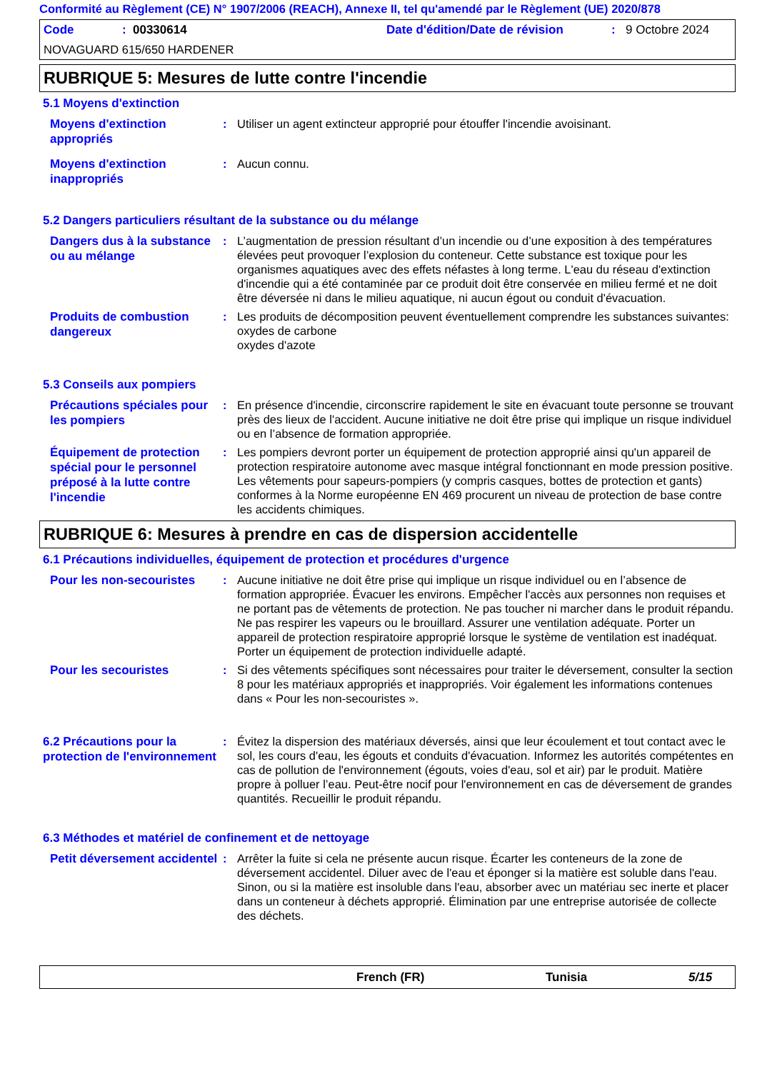Conformité au Règlement (CE) N° 1907/2006 (REACH), Annexe II, tel qu'amendé par le Règlement (UE) 2020/878
Code: 00330614 Date d'édition/Date de révision: 9 Octobre 2024
NOVAGUARD 615/650 HARDENER
RUBRIQUE 5: Mesures de lutte contre l'incendie
5.1 Moyens d'extinction
Moyens d'extinction appropriés
: Utiliser un agent extincteur approprié pour étouffer l'incendie avoisinant.
Moyens d'extinction inappropriés
: Aucun connu.
5.2 Dangers particuliers résultant de la substance ou du mélange
Dangers dus à la substance ou au mélange
: L’augmentation de pression résultant d’un incendie ou d’une exposition à des températures élevées peut provoquer l’explosion du conteneur. Cette substance est toxique pour les organismes aquatiques avec des effets néfastes à long terme. L'eau du réseau d'extinction d'incendie qui a été contaminée par ce produit doit être conservée en milieu fermé et ne doit être déversée ni dans le milieu aquatique, ni aucun égout ou conduit d'évacuation.
Produits de combustion dangereux
: Les produits de décomposition peuvent éventuellement comprendre les substances suivantes:
oxydes de carbone
oxydes d'azote
5.3 Conseils aux pompiers
Précautions spéciales pour les pompiers
: En présence d'incendie, circonscrire rapidement le site en évacuant toute personne se trouvant près des lieux de l'accident. Aucune initiative ne doit être prise qui implique un risque individuel ou en l’absence de formation appropriée.
Équipement de protection spécial pour le personnel préposé à la lutte contre l'incendie
: Les pompiers devront porter un équipement de protection approprié ainsi qu'un appareil de protection respiratoire autonome avec masque intégral fonctionnant en mode pression positive. Les vêtements pour sapeurs-pompiers (y compris casques, bottes de protection et gants) conformes à la Norme européenne EN 469 procurent un niveau de protection de base contre les accidents chimiques.
RUBRIQUE 6: Mesures à prendre en cas de dispersion accidentelle
6.1 Précautions individuelles, équipement de protection et procédures d'urgence
Pour les non-secouristes
: Aucune initiative ne doit être prise qui implique un risque individuel ou en l’absence de formation appropriée. Évacuer les environs. Empêcher l'accès aux personnes non requises et ne portant pas de vêtements de protection. Ne pas toucher ni marcher dans le produit répandu. Ne pas respirer les vapeurs ou le brouillard. Assurer une ventilation adéquate. Porter un appareil de protection respiratoire approprié lorsque le système de ventilation est inadéquat. Porter un équipement de protection individuelle adapté.
Pour les secouristes
: Si des vêtements spécifiques sont nécessaires pour traiter le déversement, consulter la section 8 pour les matériaux appropriés et inappropriés. Voir également les informations contenues dans « Pour les non-secouristes ».
6.2 Précautions pour la protection de l'environnement
: Évitez la dispersion des matériaux déversés, ainsi que leur écoulement et tout contact avec le sol, les cours d'eau, les égouts et conduits d'évacuation. Informez les autorités compétentes en cas de pollution de l'environnement (égouts, voies d'eau, sol et air) par le produit. Matière propre à polluer l’eau. Peut-être nocif pour l'environnement en cas de déversement de grandes quantités. Recueillir le produit répandu.
6.3 Méthodes et matériel de confinement et de nettoyage
Petit déversement accidentel
: Arrêter la fuite si cela ne présente aucun risque. Écarter les conteneurs de la zone de déversement accidentel. Diluer avec de l'eau et éponger si la matière est soluble dans l'eau. Sinon, ou si la matière est insoluble dans l'eau, absorber avec un matériau sec inerte et placer dans un conteneur à déchets approprié. Élimination par une entreprise autorisée de collecte des déchets.
French (FR) Tunisia 5/15